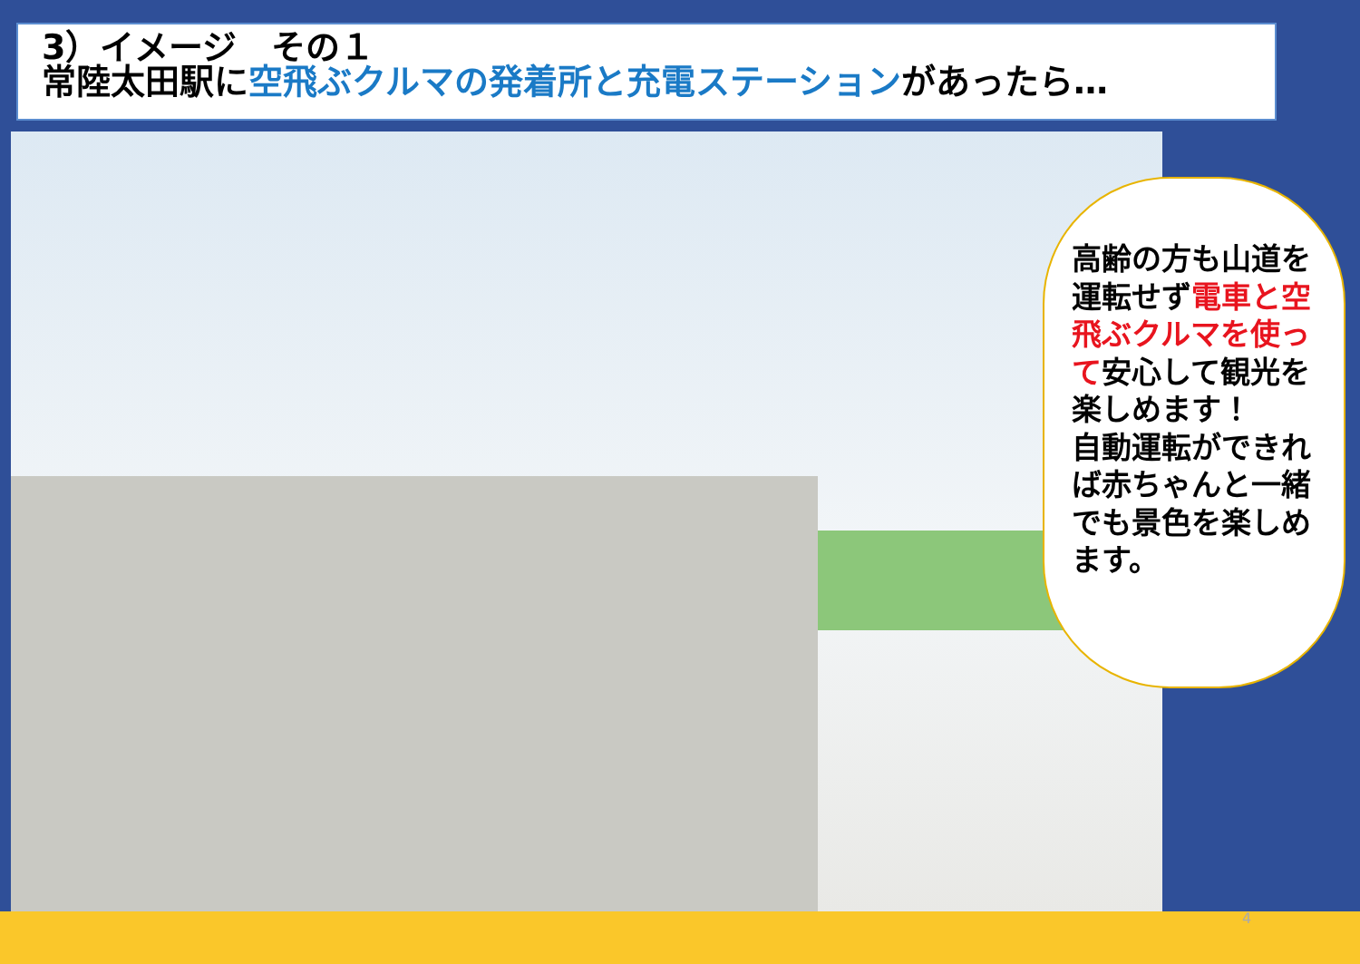3）イメージ　その１
常陸太田駅に空飛ぶクルマの発着所と充電ステーションがあったら…
高齢の方も山道を運転せず電車と空飛ぶクルマを使って安心して観光を楽しめます！
自動運転ができれば赤ちゃんと一緒でも景色を楽しめます。
4